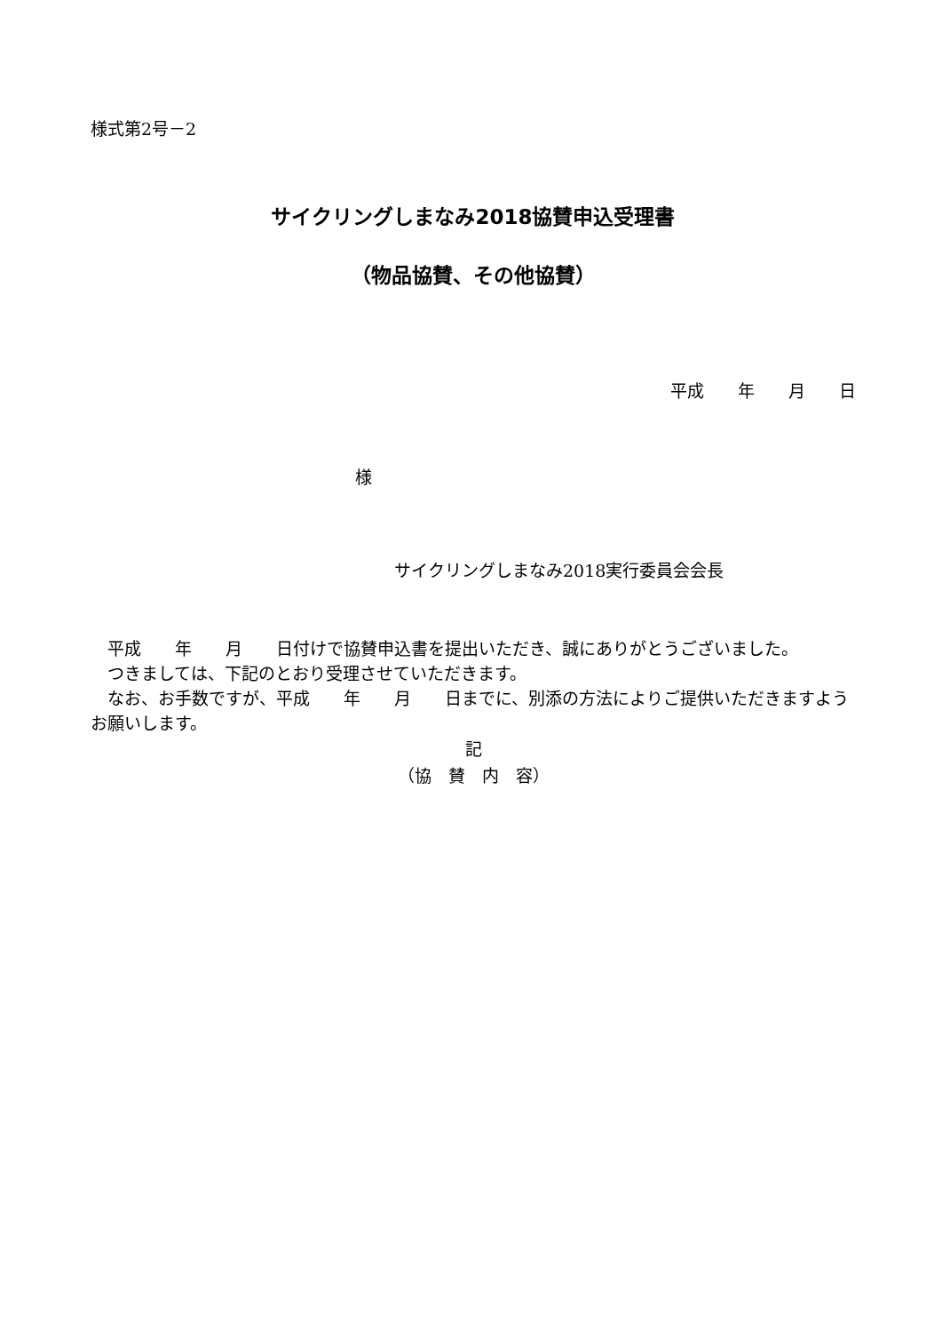様式第2号－2
サイクリングしまなみ2018協賛申込受理書
（物品協賛、その他協賛）
平成　　年　　月　　日
様
サイクリングしまなみ2018実行委員会会長
　平成　　年　　月　　日付けで協賛申込書を提出いただき、誠にありがとうございました。
　つきましては、下記のとおり受理させていただきます。
　なお、お手数ですが、平成　　年　　月　　日までに、別添の方法によりご提供いただきますようお願いします。
記
（協　賛　内　容）